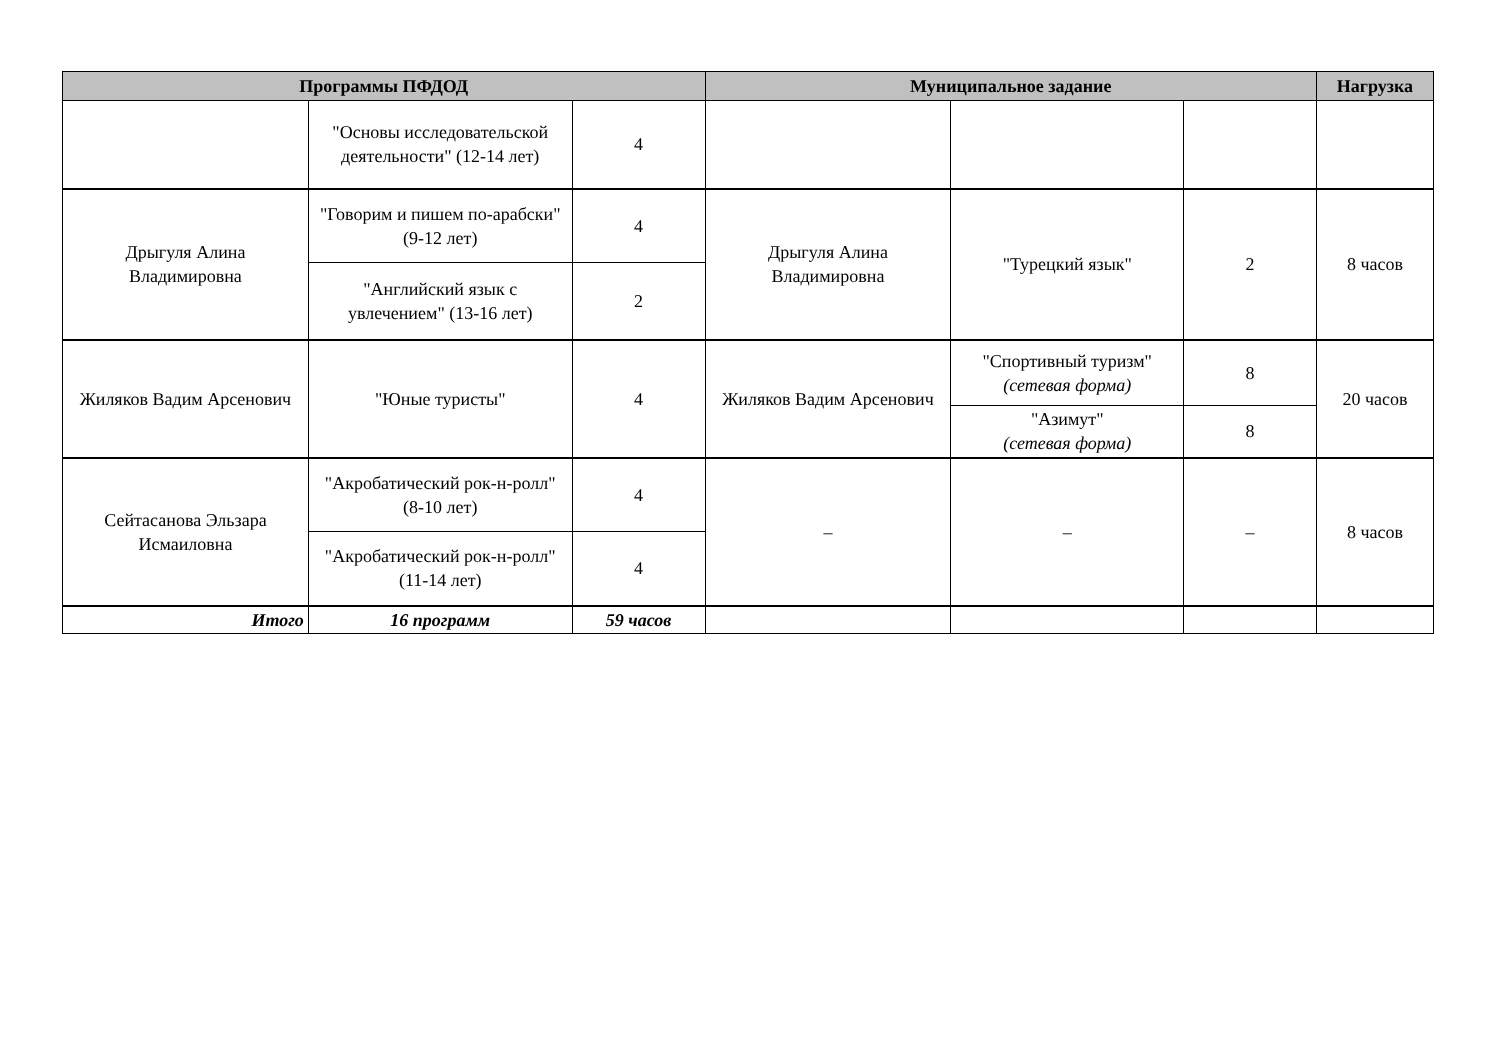| Программы ПФДОД | | | Муниципальное задание | | | Нагрузка |
| --- | --- | --- | --- | --- | --- | --- |
| | "Основы исследовательской деятельности" (12-14 лет) | 4 | | | | |
| Дрыгуля Алина Владимировна | "Говорим и пишем по-арабски" (9-12 лет) | 4 | Дрыгуля Алина Владимировна | "Турецкий язык" | 2 | 8 часов |
| | "Английский язык с увлечением" (13-16 лет) | 2 | | | | |
| Жиляков Вадим Арсенович | "Юные туристы" | 4 | Жиляков Вадим Арсенович | "Спортивный туризм" (сетевая форма) | 8 | 20 часов |
| | | | | "Азимут" (сетевая форма) | 8 | |
| Сейтасанова Эльзара Исмаиловна | "Акробатический рок-н-ролл" (8-10 лет) | 4 | – | – | – | 8 часов |
| | "Акробатический рок-н-ролл" (11-14 лет) | 4 | | | | |
| Итого | 16 программ | 59 часов | | | | |